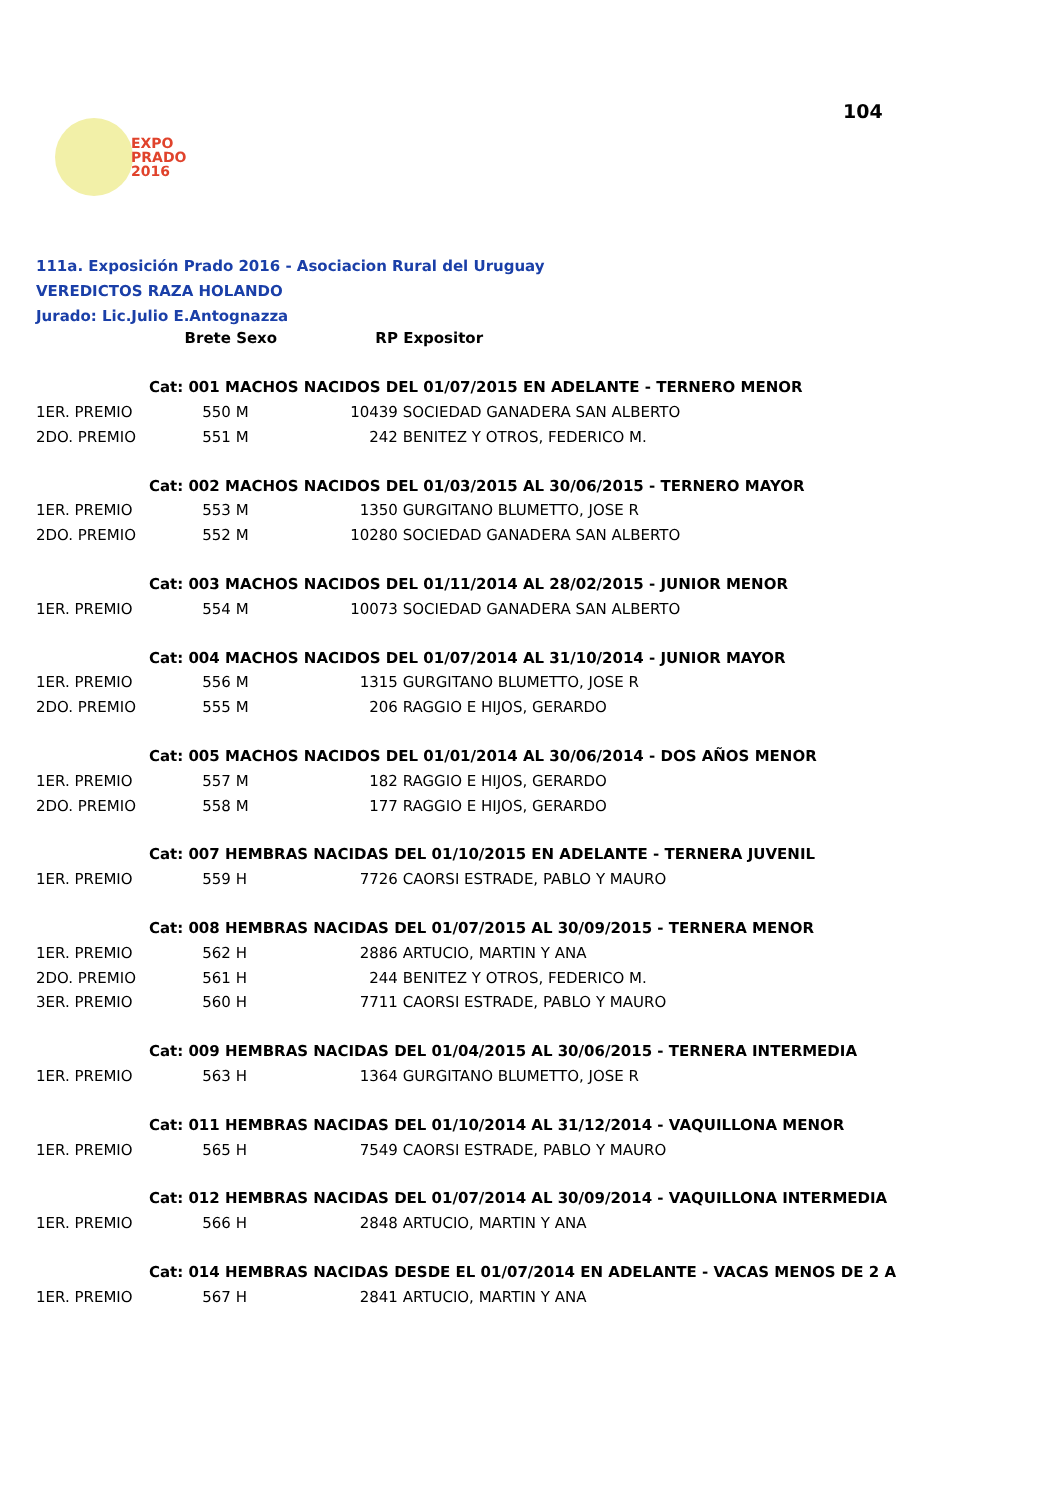EXPO
PRADO
2016
104
111a. Exposición Prado 2016 - Asociacion Rural del Uruguay
VEREDICTOS RAZA HOLANDO
Jurado: Lic.Julio E.Antognazza
| | Brete | Sexo | RP | Expositor |
| --- | --- | --- | --- | --- |
| | Cat: 001 MACHOS NACIDOS DEL 01/07/2015 EN ADELANTE - TERNERO MENOR | | | |
| 1ER. PREMIO | 550 | M | 10439 | SOCIEDAD GANADERA SAN ALBERTO |
| 2DO. PREMIO | 551 | M | 242 | BENITEZ Y OTROS, FEDERICO M. |
| | Cat: 002 MACHOS NACIDOS DEL 01/03/2015 AL 30/06/2015 - TERNERO MAYOR | | | |
| 1ER. PREMIO | 553 | M | 1350 | GURGITANO BLUMETTO, JOSE R |
| 2DO. PREMIO | 552 | M | 10280 | SOCIEDAD GANADERA SAN ALBERTO |
| | Cat: 003 MACHOS NACIDOS DEL 01/11/2014 AL 28/02/2015 - JUNIOR MENOR | | | |
| 1ER. PREMIO | 554 | M | 10073 | SOCIEDAD GANADERA SAN ALBERTO |
| | Cat: 004 MACHOS NACIDOS DEL 01/07/2014 AL 31/10/2014 - JUNIOR MAYOR | | | |
| 1ER. PREMIO | 556 | M | 1315 | GURGITANO BLUMETTO, JOSE R |
| 2DO. PREMIO | 555 | M | 206 | RAGGIO E HIJOS, GERARDO |
| | Cat: 005 MACHOS NACIDOS DEL 01/01/2014 AL 30/06/2014 - DOS AÑOS MENOR | | | |
| 1ER. PREMIO | 557 | M | 182 | RAGGIO E HIJOS, GERARDO |
| 2DO. PREMIO | 558 | M | 177 | RAGGIO E HIJOS, GERARDO |
| | Cat: 007 HEMBRAS NACIDAS DEL 01/10/2015 EN ADELANTE - TERNERA JUVENIL | | | |
| 1ER. PREMIO | 559 | H | 7726 | CAORSI ESTRADE, PABLO Y MAURO |
| | Cat: 008 HEMBRAS NACIDAS DEL 01/07/2015 AL 30/09/2015 - TERNERA MENOR | | | |
| 1ER. PREMIO | 562 | H | 2886 | ARTUCIO, MARTIN Y ANA |
| 2DO. PREMIO | 561 | H | 244 | BENITEZ Y OTROS, FEDERICO M. |
| 3ER. PREMIO | 560 | H | 7711 | CAORSI ESTRADE, PABLO Y MAURO |
| | Cat: 009 HEMBRAS NACIDAS DEL 01/04/2015 AL 30/06/2015 - TERNERA INTERMEDIA | | | |
| 1ER. PREMIO | 563 | H | 1364 | GURGITANO BLUMETTO, JOSE R |
| | Cat: 011 HEMBRAS NACIDAS DEL 01/10/2014 AL 31/12/2014 - VAQUILLONA MENOR | | | |
| 1ER. PREMIO | 565 | H | 7549 | CAORSI ESTRADE, PABLO Y MAURO |
| | Cat: 012 HEMBRAS NACIDAS DEL 01/07/2014 AL 30/09/2014 - VAQUILLONA INTERMEDIA | | | |
| 1ER. PREMIO | 566 | H | 2848 | ARTUCIO, MARTIN Y ANA |
| | Cat: 014 HEMBRAS NACIDAS DESDE EL 01/07/2014 EN ADELANTE - VACAS MENOS DE 2 A | | | |
| 1ER. PREMIO | 567 | H | 2841 | ARTUCIO, MARTIN Y ANA |